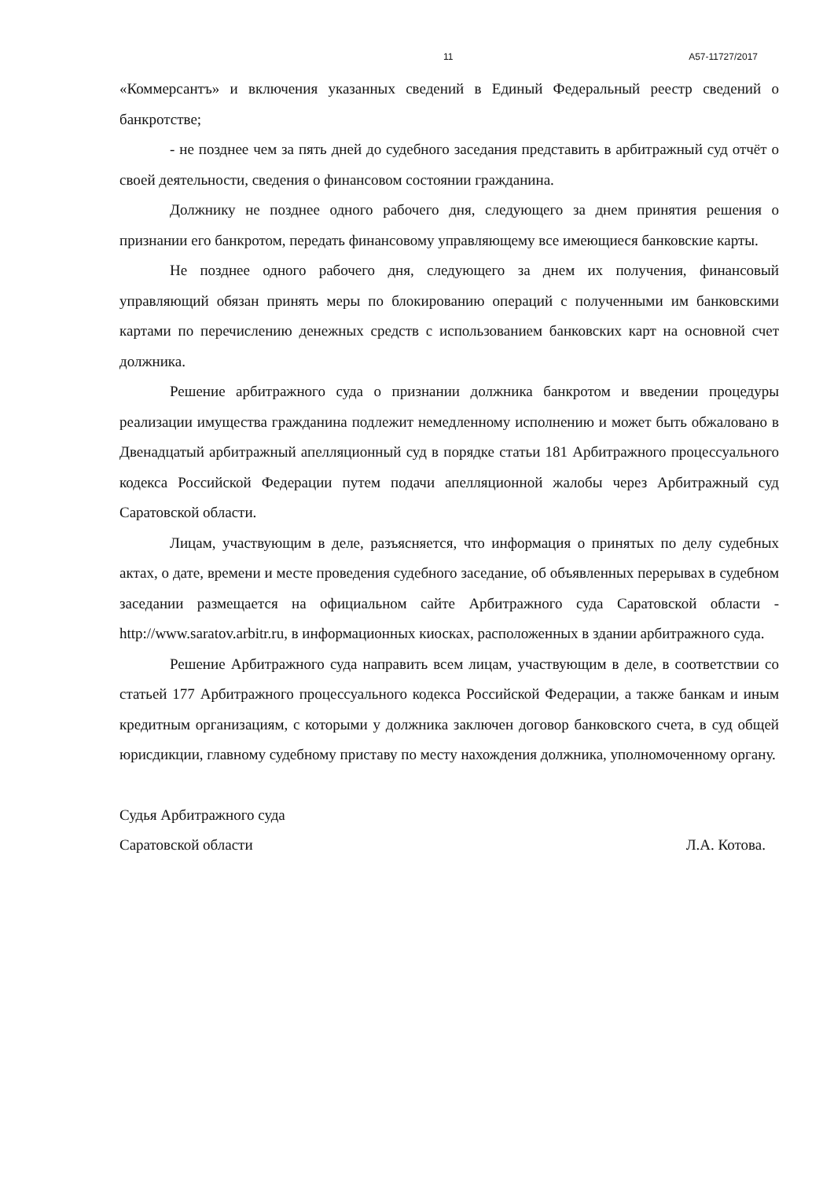11 А57-11727/2017
«Коммерсантъ» и включения указанных сведений в Единый Федеральный реестр сведений о банкротстве;
- не позднее чем за пять дней до судебного заседания представить в арбитражный суд отчёт о своей деятельности, сведения о финансовом состоянии гражданина.
Должнику не позднее одного рабочего дня, следующего за днем принятия решения о признании его банкротом, передать финансовому управляющему все имеющиеся банковские карты.
Не позднее одного рабочего дня, следующего за днем их получения, финансовый управляющий обязан принять меры по блокированию операций с полученными им банковскими картами по перечислению денежных средств с использованием банковских карт на основной счет должника.
Решение арбитражного суда о признании должника банкротом и введении процедуры реализации имущества гражданина подлежит немедленному исполнению и может быть обжаловано в Двенадцатый арбитражный апелляционный суд в порядке статьи 181 Арбитражного процессуального кодекса Российской Федерации путем подачи апелляционной жалобы через Арбитражный суд Саратовской области.
Лицам, участвующим в деле, разъясняется, что информация о принятых по делу судебных актах, о дате, времени и месте проведения судебного заседание, об объявленных перерывах в судебном заседании размещается на официальном сайте Арбитражного суда Саратовской области - http://www.saratov.arbitr.ru, в информационных киосках, расположенных в здании арбитражного суда.
Решение Арбитражного суда направить всем лицам, участвующим в деле, в соответствии со статьей 177 Арбитражного процессуального кодекса Российской Федерации, а также банкам и иным кредитным организациям, с которыми у должника заключен договор банковского счета, в суд общей юрисдикции, главному судебному приставу по месту нахождения должника, уполномоченному органу.
Судья Арбитражного суда
Саратовской области Л.А. Котова.